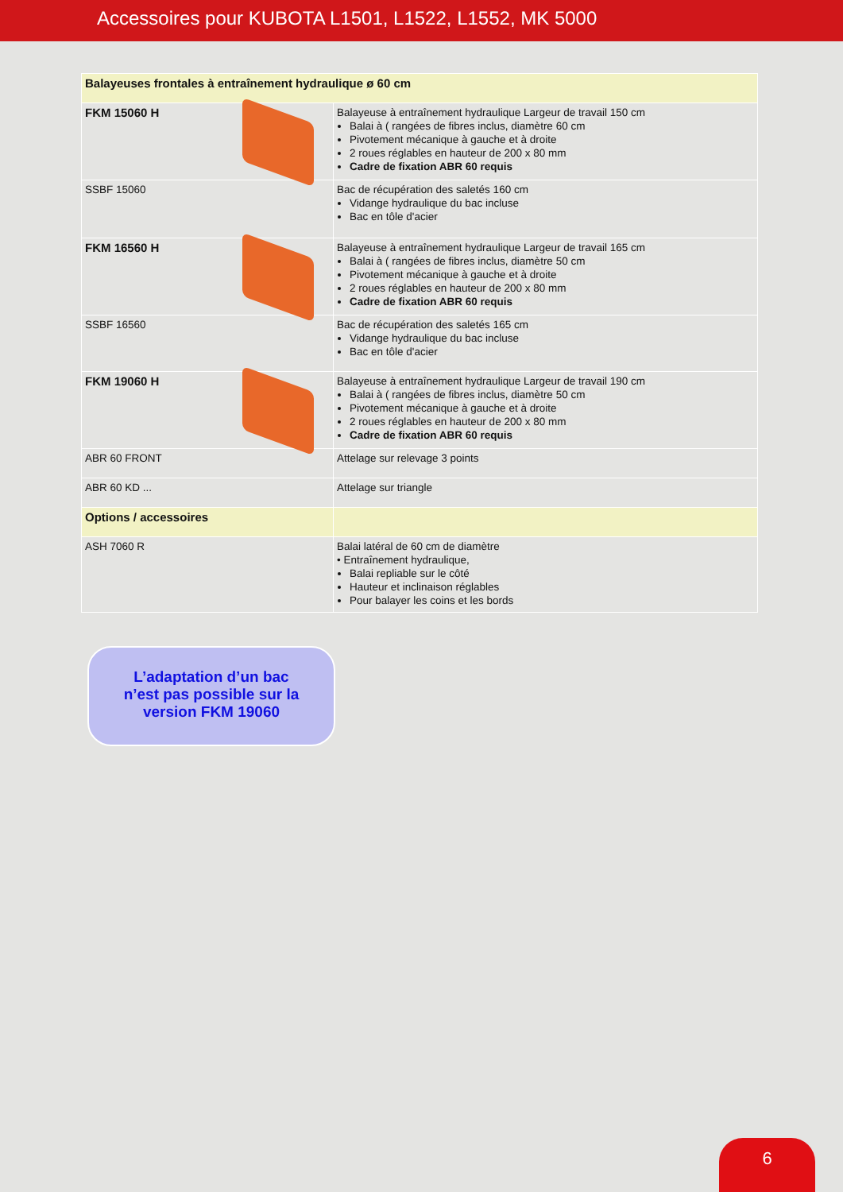Accessoires pour KUBOTA L1501, L1522, L1552, MK 5000
| Balayeuses frontales à entraînement hydraulique ø 60 cm | |
| FKM 15060 H | Balayeuse à entraînement hydraulique Largeur de travail 150 cm Balai à ( rangées de fibres inclus, diamètre 60 cm Pivotement mécanique à gauche et à droite 2 roues réglables en hauteur de 200 x 80 mm Cadre de fixation ABR 60 requis |
| SSBF 15060 | Bac de récupération des saletés 160 cm Vidange hydraulique du bac incluse Bac en tôle d'acier |
| FKM 16560 H | Balayeuse à entraînement hydraulique Largeur de travail 165 cm Balai à ( rangées de fibres inclus, diamètre 50 cm Pivotement mécanique à gauche et à droite 2 roues réglables en hauteur de 200 x 80 mm Cadre de fixation ABR 60 requis |
| SSBF 16560 | Bac de récupération des saletés 165 cm Vidange hydraulique du bac incluse Bac en tôle d'acier |
| FKM 19060 H | Balayeuse à entraînement hydraulique Largeur de travail 190 cm Balai à ( rangées de fibres inclus, diamètre 50 cm Pivotement mécanique à gauche et à droite 2 roues réglables en hauteur de 200 x 80 mm Cadre de fixation ABR 60 requis |
| ABR 60 FRONT | Attelage sur relevage 3 points |
| ABR 60 KD ... | Attelage sur triangle |
| Options / accessoires | |
| ASH 7060 R | Balai latéral de 60 cm de diamètre • Entraînement hydraulique, Balai repliable sur le côté Hauteur et inclinaison réglables Pour balayer les coins et les bords |
L’adaptation d’un bac
n’est pas possible sur la
version FKM 19060
6